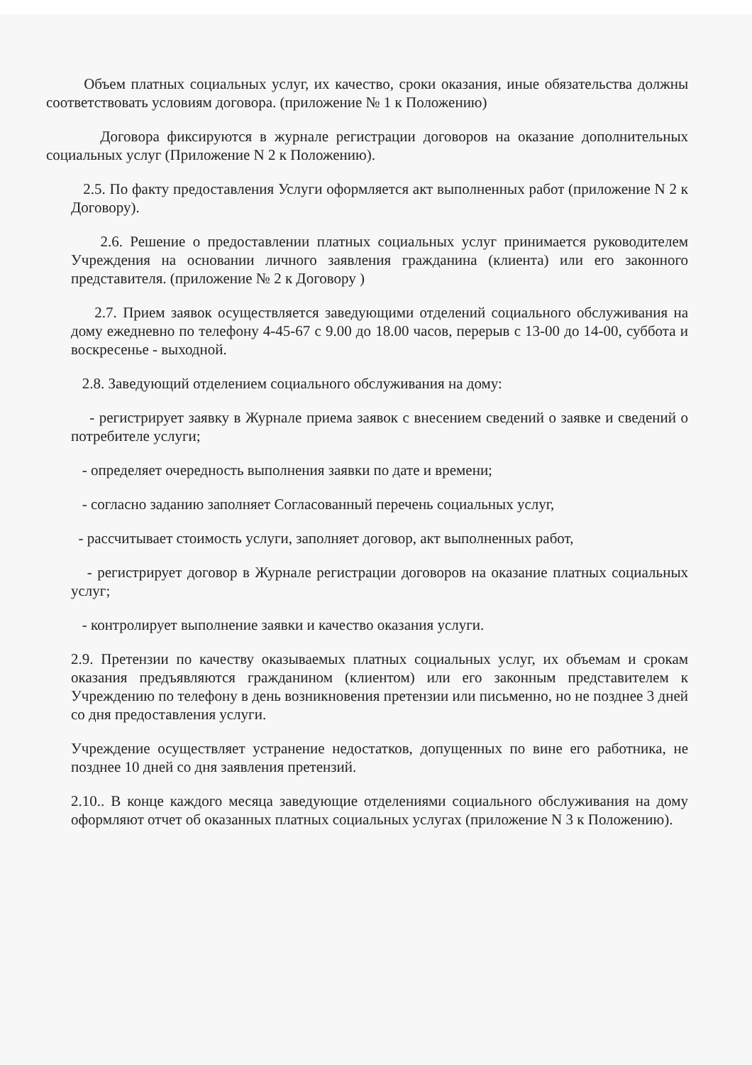Объем платных социальных услуг, их качество, сроки оказания, иные обязательства должны соответствовать условиям договора. (приложение № 1 к Положению)
Договора фиксируются в журнале регистрации договоров на оказание дополнительных социальных услуг (Приложение N 2 к Положению).
2.5. По факту предоставления Услуги оформляется акт выполненных работ (приложение N 2 к Договору).
2.6. Решение о предоставлении платных социальных услуг принимается руководителем Учреждения на основании личного заявления гражданина (клиента) или его законного представителя. (приложение № 2 к Договору )
2.7. Прием заявок осуществляется заведующими отделений социального обслуживания на дому ежедневно по телефону 4-45-67 с 9.00 до 18.00 часов, перерыв с 13-00 до 14-00, суббота и воскресенье - выходной.
2.8. Заведующий отделением социального обслуживания на дому:
- регистрирует заявку в Журнале приема заявок с внесением сведений о заявке и сведений о потребителе услуги;
- определяет очередность выполнения заявки по дате и времени;
- согласно заданию заполняет Согласованный перечень социальных услуг,
- рассчитывает стоимость услуги, заполняет договор, акт выполненных работ,
- регистрирует договор в Журнале регистрации договоров на оказание платных социальных услуг;
- контролирует выполнение заявки и качество оказания услуги.
2.9. Претензии по качеству оказываемых платных социальных услуг, их объемам и срокам оказания предъявляются гражданином (клиентом) или его законным представителем к Учреждению по телефону в день возникновения претензии или письменно, но не позднее 3 дней со дня предоставления услуги.
Учреждение осуществляет устранение недостатков, допущенных по вине его работника, не позднее 10 дней со дня заявления претензий.
2.10.. В конце каждого месяца заведующие отделениями социального обслуживания на дому оформляют отчет об оказанных платных социальных услугах (приложение N 3 к Положению).